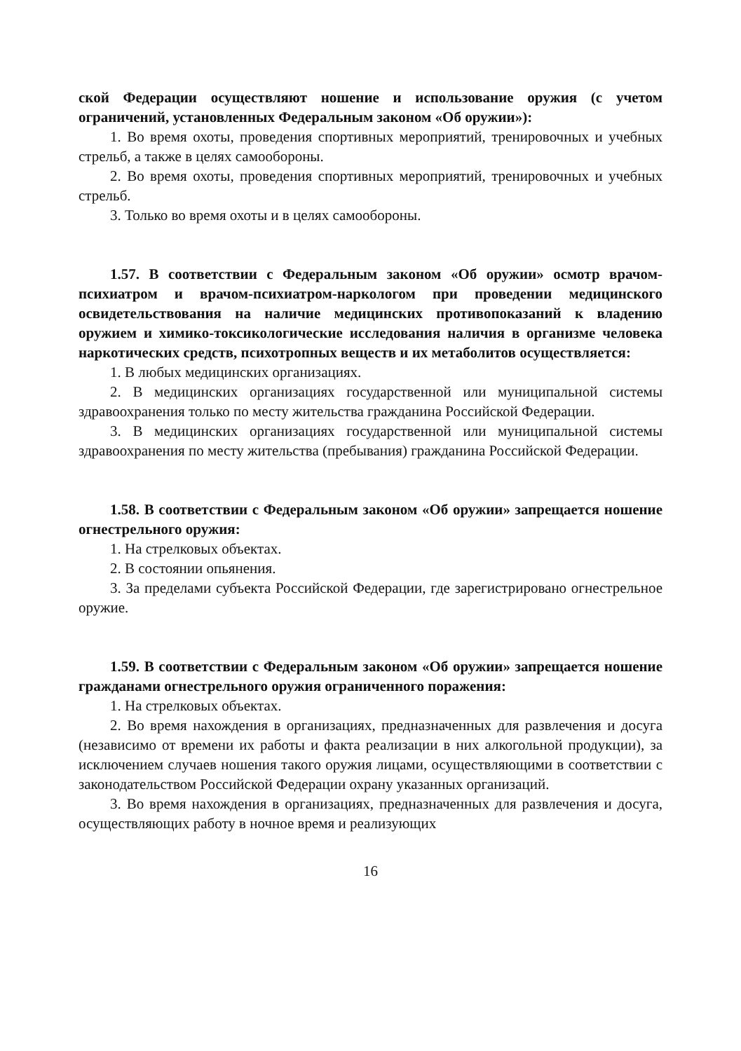ской Федерации осуществляют ношение и использование оружия (с учетом ограничений, установленных Федеральным законом «Об оружии»):
1. Во время охоты, проведения спортивных мероприятий, тренировочных и учебных стрельб, а также в целях самообороны.
2. Во время охоты, проведения спортивных мероприятий, тренировочных и учебных стрельб.
3. Только во время охоты и в целях самообороны.
1.57. В соответствии с Федеральным законом «Об оружии» осмотр врачом-психиатром и врачом-психиатром-наркологом при проведении медицинского освидетельствования на наличие медицинских противопоказаний к владению оружием и химико-токсикологические исследования наличия в организме человека наркотических средств, психотропных веществ и их метаболитов осуществляется:
1. В любых медицинских организациях.
2. В медицинских организациях государственной или муниципальной системы здравоохранения только по месту жительства гражданина Российской Федерации.
3. В медицинских организациях государственной или муниципальной системы здравоохранения по месту жительства (пребывания) гражданина Российской Федерации.
1.58. В соответствии с Федеральным законом «Об оружии» запрещается ношение огнестрельного оружия:
1. На стрелковых объектах.
2. В состоянии опьянения.
3. За пределами субъекта Российской Федерации, где зарегистрировано огнестрельное оружие.
1.59. В соответствии с Федеральным законом «Об оружии» запрещается ношение гражданами огнестрельного оружия ограниченного поражения:
1. На стрелковых объектах.
2. Во время нахождения в организациях, предназначенных для развлечения и досуга (независимо от времени их работы и факта реализации в них алкогольной продукции), за исключением случаев ношения такого оружия лицами, осуществляющими в соответствии с законодательством Российской Федерации охрану указанных организаций.
3. Во время нахождения в организациях, предназначенных для развлечения и досуга, осуществляющих работу в ночное время и реализующих
16